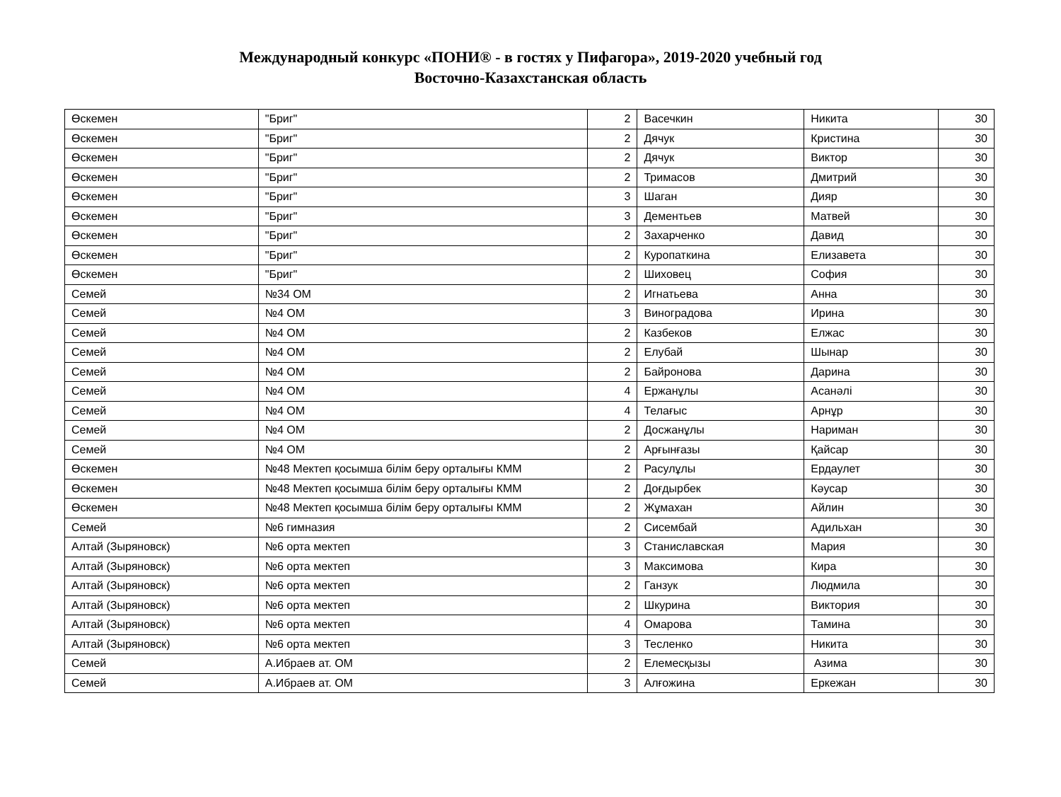Международный конкурс «ПОНИ® - в гостях у Пифагора», 2019-2020 учебный год
Восточно-Казахстанская область
| Өскемен | "Бриг" | 2 | Васечкин | Никита | 30 |
| Өскемен | "Бриг" | 2 | Дячук | Кристина | 30 |
| Өскемен | "Бриг" | 2 | Дячук | Виктор | 30 |
| Өскемен | "Бриг" | 2 | Тримасов | Дмитрий | 30 |
| Өскемен | "Бриг" | 3 | Шаган | Дияр | 30 |
| Өскемен | "Бриг" | 3 | Дементьев | Матвей | 30 |
| Өскемен | "Бриг" | 2 | Захарченко | Давид | 30 |
| Өскемен | "Бриг" | 2 | Куропаткина | Елизавета | 30 |
| Өскемен | "Бриг" | 2 | Шиховец | София | 30 |
| Семей | №34 ОМ | 2 | Игнатьева | Анна | 30 |
| Семей | №4 ОМ | 3 | Виноградова | Ирина | 30 |
| Семей | №4 ОМ | 2 | Казбеков | Елжас | 30 |
| Семей | №4 ОМ | 2 | Елубай | Шынар | 30 |
| Семей | №4 ОМ | 2 | Байронова | Дарина | 30 |
| Семей | №4 ОМ | 4 | Ержанұлы | Асанәлі | 30 |
| Семей | №4 ОМ | 4 | Телағыс | Арнұр | 30 |
| Семей | №4 ОМ | 2 | Досжанұлы | Нариман | 30 |
| Семей | №4 ОМ | 2 | Арғынғазы | Қайсар | 30 |
| Өскемен | №48 Мектеп қосымша білім беру орталығы КММ | 2 | Расулұлы | Ердаулет | 30 |
| Өскемен | №48 Мектеп қосымша білім беру орталығы КММ | 2 | Доғдырбек | Кәусар | 30 |
| Өскемен | №48 Мектеп қосымша білім беру орталығы КММ | 2 | Жұмахан | Айлин | 30 |
| Семей | №6 гимназия | 2 | Сисембай | Адильхан | 30 |
| Алтай (Зыряновск) | №6 орта мектеп | 3 | Станиславская | Мария | 30 |
| Алтай (Зыряновск) | №6 орта мектеп | 3 | Максимова | Кира | 30 |
| Алтай (Зыряновск) | №6 орта мектеп | 2 | Ганзук | Людмила | 30 |
| Алтай (Зыряновск) | №6 орта мектеп | 2 | Шкурина | Виктория | 30 |
| Алтай (Зыряновск) | №6 орта мектеп | 4 | Омарова | Тамина | 30 |
| Алтай (Зыряновск) | №6 орта мектеп | 3 | Тесленко | Никита | 30 |
| Семей | А.Ибраев ат. ОМ | 2 | Елемесқызы | Азима | 30 |
| Семей | А.Ибраев ат. ОМ | 3 | Алғожина | Еркежан | 30 |